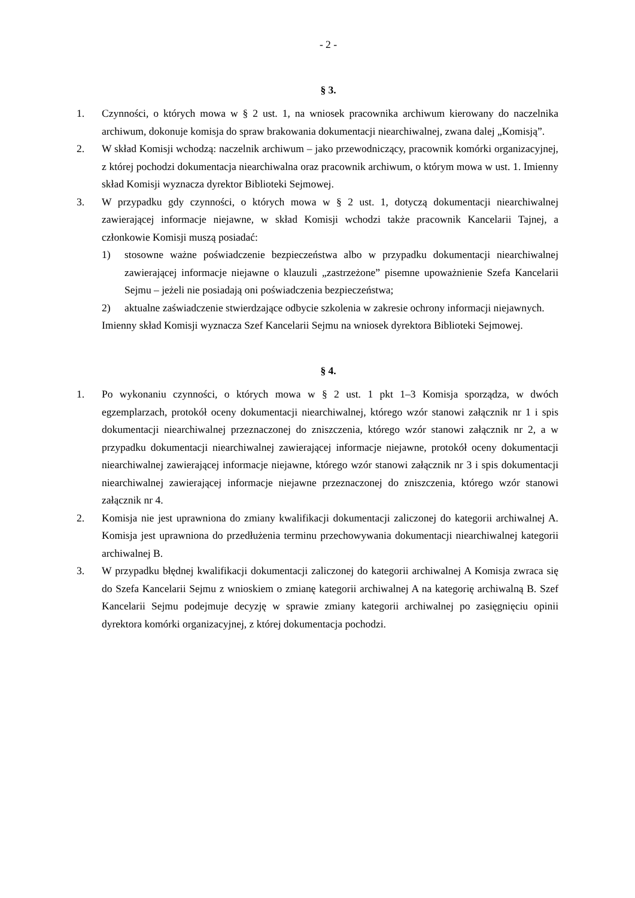- 2 -
§ 3.
1. Czynności, o których mowa w § 2 ust. 1, na wniosek pracownika archiwum kierowany do naczelnika archiwum, dokonuje komisja do spraw brakowania dokumentacji niearchiwalnej, zwana dalej „Komisją”.
2. W skład Komisji wchodzą: naczelnik archiwum – jako przewodniczący, pracownik komórki organizacyjnej, z której pochodzi dokumentacja niearchiwalna oraz pracownik archiwum, o którym mowa w ust. 1. Imienny skład Komisji wyznacza dyrektor Biblioteki Sejmowej.
3. W przypadku gdy czynności, o których mowa w § 2 ust. 1, dotyczą dokumentacji niearchiwalnej zawierającej informacje niejawne, w skład Komisji wchodzi także pracownik Kancelarii Tajnej, a członkowie Komisji muszą posiadać:
1) stosowne ważne poświadczenie bezpieczeństwa albo w przypadku dokumentacji niearchiwalnej zawierającej informacje niejawne o klauzuli „zastrzeżone” pisemne upoważnienie Szefa Kancelarii Sejmu – jeżeli nie posiadają oni poświadczenia bezpieczeństwa;
2) aktualne zaświadczenie stwierdzające odbycie szkolenia w zakresie ochrony informacji niejawnych.
Imienny skład Komisji wyznacza Szef Kancelarii Sejmu na wniosek dyrektora Biblioteki Sejmowej.
§ 4.
1. Po wykonaniu czynności, o których mowa w § 2 ust. 1 pkt 1–3 Komisja sporządza, w dwóch egzemplarzach, protokół oceny dokumentacji niearchiwalnej, którego wzór stanowi załącznik nr 1 i spis dokumentacji niearchiwalnej przeznaczonej do zniszczenia, którego wzór stanowi załącznik nr 2, a w przypadku dokumentacji niearchiwalnej zawierającej informacje niejawne, protokół oceny dokumentacji niearchiwalnej zawierającej informacje niejawne, którego wzór stanowi załącznik nr 3 i spis dokumentacji niearchiwalnej zawierającej informacje niejawne przeznaczonej do zniszczenia, którego wzór stanowi załącznik nr 4.
2. Komisja nie jest uprawniona do zmiany kwalifikacji dokumentacji zaliczonej do kategorii archiwalnej A. Komisja jest uprawniona do przedłużenia terminu przechowywania dokumentacji niearchiwalnej kategorii archiwalnej B.
3. W przypadku błędnej kwalifikacji dokumentacji zaliczonej do kategorii archiwalnej A Komisja zwraca się do Szefa Kancelarii Sejmu z wnioskiem o zmianę kategorii archiwalnej A na kategorię archiwalną B. Szef Kancelarii Sejmu podejmuje decyzję w sprawie zmiany kategorii archiwalnej po zasięgnięciu opinii dyrektora komórki organizacyjnej, z której dokumentacja pochodzi.